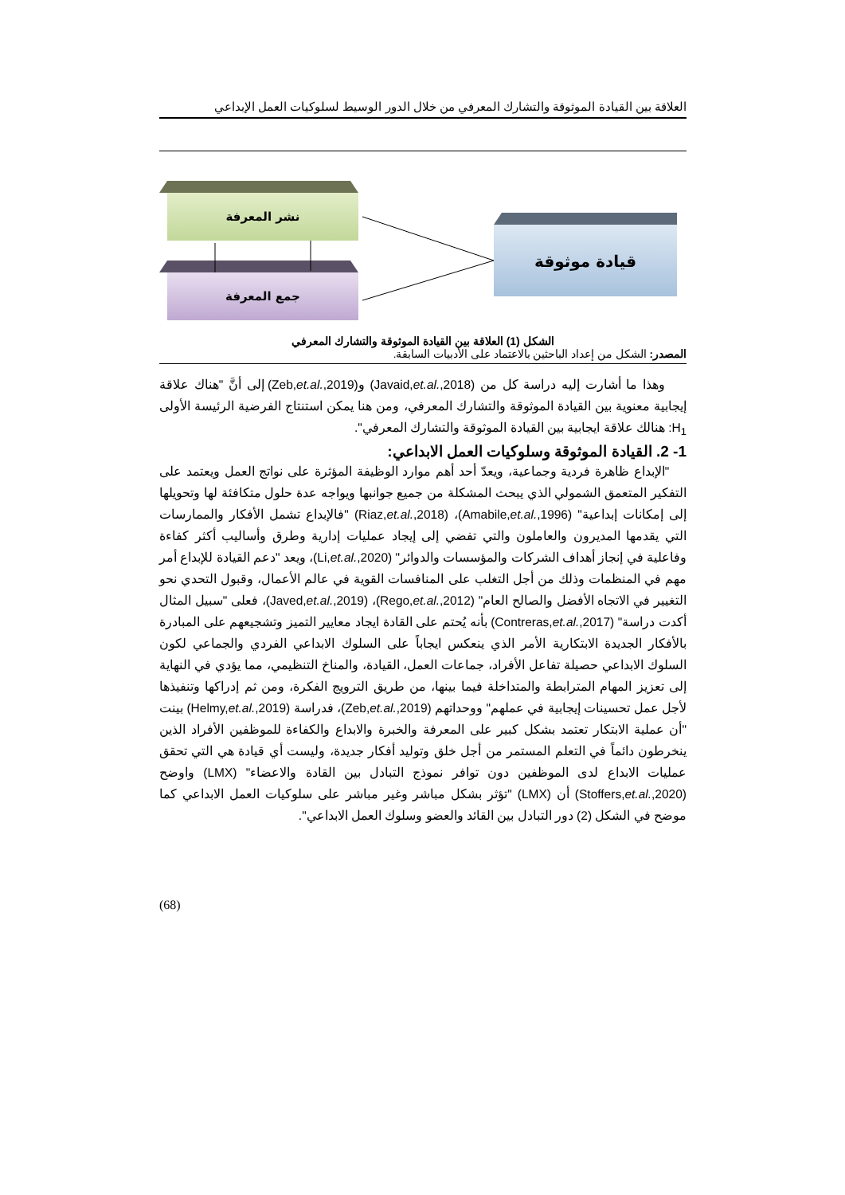العلاقة بين القيادة الموثوقة والتشارك المعرفي من خلال الدور الوسيط لسلوكيات العمل الإبداعي
نشر المعرفة
جمع المعرفة
قيادة موثوقة
الشكل (1) العلاقة بين القيادة الموثوقة والتشارك المعرفي
المصدر: الشكل من إعداد الباحثين بالاعتماد على الأدبيات السابقة.
وهذا ما أشارت إليه دراسة كل من (Javaid,et.al.,2018) و(Zeb,et.al.,2019) إلى أنَّ "هناك علاقة إيجابية معنوية بين القيادة الموثوقة والتشارك المعرفي، ومن هنا يمكن استنتاج الفرضية الرئيسة الأولى H<sub>1</sub>: هنالك علاقة ايجابية بين القيادة الموثوقة والتشارك المعرفي".
1- 2. القيادة الموثوقة وسلوكيات العمل الابداعي:
"الإبداع ظاهرة فردية وجماعية، ويعدّ أحد أهم موارد الوظيفة المؤثرة على نواتج العمل ويعتمد على التفكير المتعمق الشمولي الذي يبحث المشكلة من جميع جوانبها ويواجه عدة حلول متكافئة لها وتحويلها إلى إمكانات إبداعية" (Amabile,et.al.,1996)، (Riaz,et.al.,2018) "فالإبداع تشمل الأفكار والممارسات التي يقدمها المديرون والعاملون والتي تفضي إلى إيجاد عمليات إدارية وطرق وأساليب أكثر كفاءة وفاعلية في إنجاز أهداف الشركات والمؤسسات والدوائر" (Li,et.al.,2020)، ويعد "دعم القيادة للإبداع أمر مهم في المنظمات وذلك من أجل التغلب على المنافسات القوية في عالم الأعمال، وقبول التحدي نحو التغيير في الاتجاه الأفضل والصالح العام" (Rego,et.al.,2012)، (Javed,et.al.,2019)، فعلى "سبيل المثال أكدت دراسة" (Contreras,et.al.,2017) بأنه يُحتم على القادة ايجاد معايير التميز وتشجيعهم على المبادرة بالأفكار الجديدة الابتكارية الأمر الذي ينعكس ايجاباً على السلوك الابداعي الفردي والجماعي لكون السلوك الابداعي حصيلة تفاعل الأفراد، جماعات العمل، القيادة، والمناخ التنظيمي، مما يؤدي في النهاية إلى تعزيز المهام المترابطة والمتداخلة فيما بينها، من طريق الترويج الفكرة، ومن ثم إدراكها وتنفيذها لأجل عمل تحسينات إيجابية في عملهم" ووحداتهم (Zeb,et.al.,2019)، فدراسة (Helmy,et.al.,2019) بينت "أن عملية الابتكار تعتمد بشكل كبير على المعرفة والخبرة والابداع والكفاءة للموظفين الأفراد الذين ينخرطون دائماً في التعلم المستمر من أجل خلق وتوليد أفكار جديدة، وليست أي قيادة هي التي تحقق عمليات الابداع لدى الموظفين دون توافر نموذج التبادل بين القادة والاعضاء" (LMX) واوضح (Stoffers,et.al.,2020) أن (LMX) "تؤثر بشكل مباشر وغير مباشر على سلوكيات العمل الابداعي كما موضح في الشكل (2) دور التبادل بين القائد والعضو وسلوك العمل الابداعي".
(68)